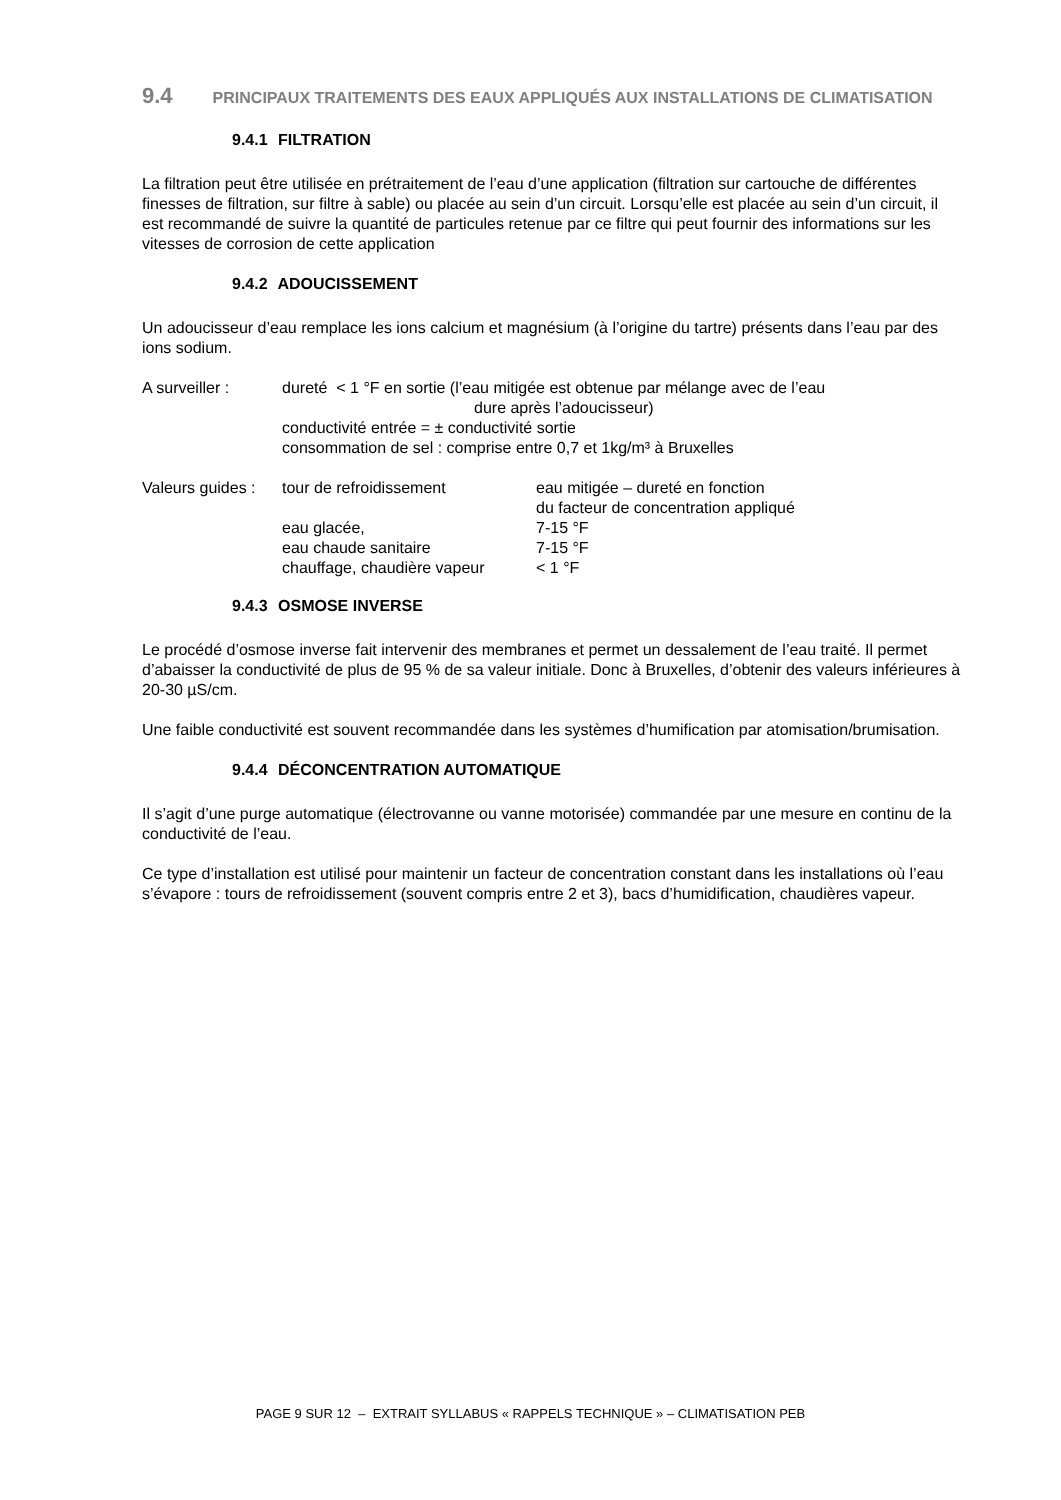9.4 PRINCIPAUX TRAITEMENTS DES EAUX APPLIQUÉS AUX INSTALLATIONS DE CLIMATISATION
9.4.1 FILTRATION
La filtration peut être utilisée en prétraitement de l’eau d’une application (filtration sur cartouche de différentes finesses de filtration, sur filtre à sable) ou placée au sein d’un circuit. Lorsqu’elle est placée au sein d’un circuit, il est recommandé de suivre la quantité de particules retenue par ce filtre qui peut fournir des informations sur les vitesses de corrosion de cette application
9.4.2 ADOUCISSEMENT
Un adoucisseur d’eau remplace les ions calcium et magnésium (à l’origine du tartre) présents dans l’eau par des ions sodium.
A surveiller : dureté < 1 °F en sortie (l’eau mitigée est obtenue par mélange avec de l’eau
dure après l’adoucisseur)
conductivité entrée = ± conductivité sortie
consommation de sel : comprise entre 0,7 et 1kg/m³ à Bruxelles
Valeurs guides :
tour de refroidissement eau mitigée – dureté en fonction
du facteur de concentration appliqué
eau glacée, 7-15 °F
eau chaude sanitaire 7-15 °F
chauffage, chaudière vapeur
< 1 °F
9.4.3 OSMOSE INVERSE
Le procédé d’osmose inverse fait intervenir des membranes et permet un dessalement de l’eau traité. Il permet d’abaisser la conductivité de plus de 95 % de sa valeur initiale. Donc à Bruxelles, d’obtenir des valeurs inférieures à 20-30 µS/cm.
Une faible conductivité est souvent recommandée dans les systèmes d’humification par atomisation/brumisation.
9.4.4 DÉCONCENTRATION AUTOMATIQUE
Il s’agit d’une purge automatique (électrovanne ou vanne motorisée) commandée par une mesure en continu de la conductivité de l’eau.
Ce type d’installation est utilisé pour maintenir un facteur de concentration constant dans les installations où l’eau s’évapore : tours de refroidissement (souvent compris entre 2 et 3), bacs d’humidification, chaudières vapeur.
PAGE 9 SUR 12 – EXTRAIT SYLLABUS « RAPPELS TECHNIQUE » – CLIMATISATION PEB